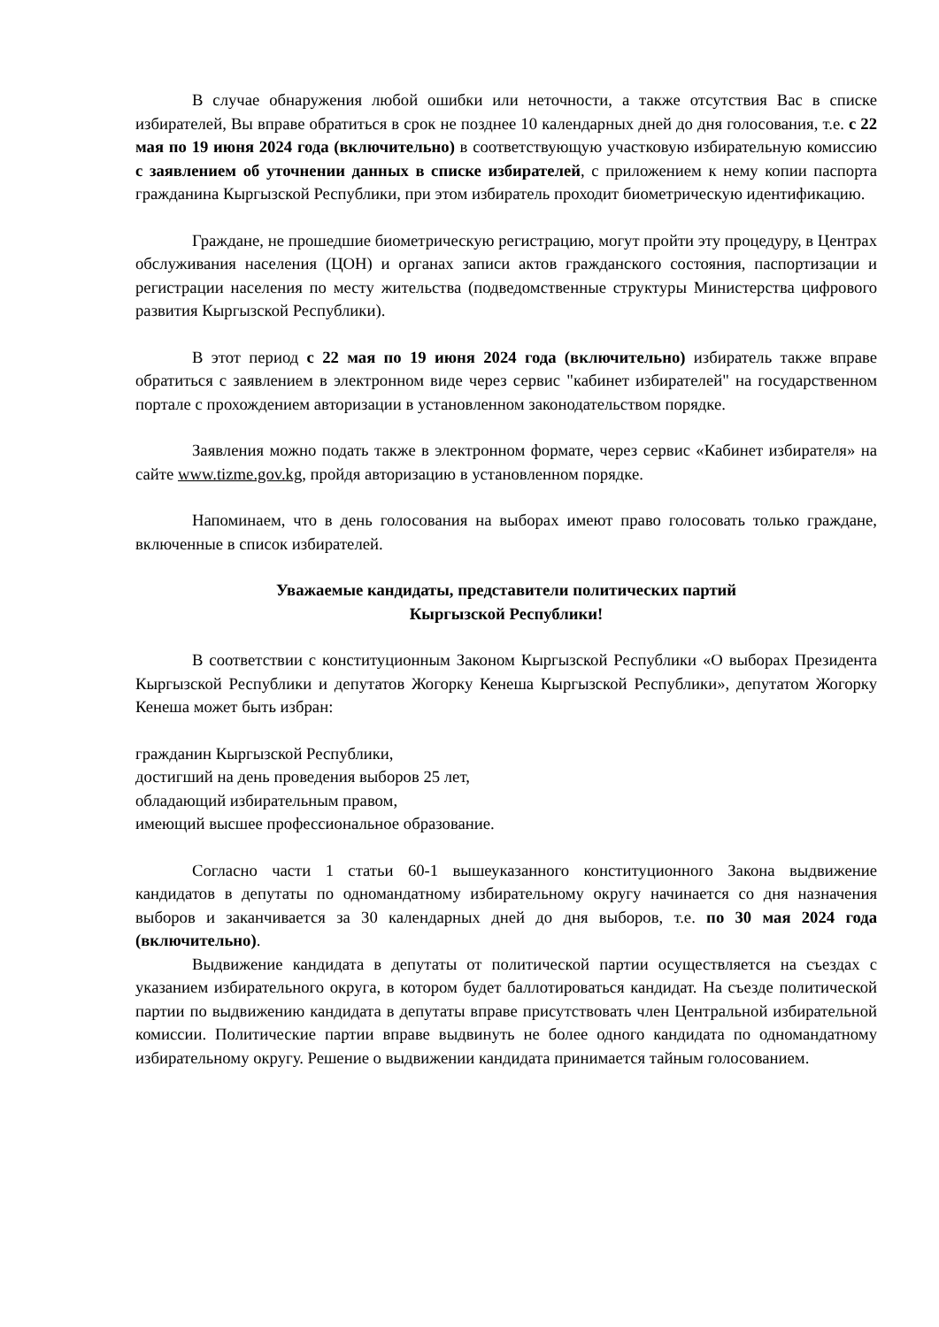В случае обнаружения любой ошибки или неточности, а также отсутствия Вас в списке избирателей, Вы вправе обратиться в срок не позднее 10 календарных дней до дня голосования, т.е. с 22 мая по 19 июня 2024 года (включительно) в соответствующую участковую избирательную комиссию с заявлением об уточнении данных в списке избирателей, с приложением к нему копии паспорта гражданина Кыргызской Республики, при этом избиратель проходит биометрическую идентификацию.
Граждане, не прошедшие биометрическую регистрацию, могут пройти эту процедуру, в Центрах обслуживания населения (ЦОН) и органах записи актов гражданского состояния, паспортизации и регистрации населения по месту жительства (подведомственные структуры Министерства цифрового развития Кыргызской Республики).
В этот период с 22 мая по 19 июня 2024 года (включительно) избиратель также вправе обратиться с заявлением в электронном виде через сервис "кабинет избирателей" на государственном портале с прохождением авторизации в установленном законодательством порядке.
Заявления можно подать также в электронном формате, через сервис «Кабинет избирателя» на сайте www.tizme.gov.kg, пройдя авторизацию в установленном порядке.
Напоминаем, что в день голосования на выборах имеют право голосовать только граждане, включенные в список избирателей.
Уважаемые кандидаты, представители политических партий
Кыргызской Республики!
В соответствии с конституционным Законом Кыргызской Республики «О выборах Президента Кыргызской Республики и депутатов Жогорку Кенеша Кыргызской Республики», депутатом Жогорку Кенеша может быть избран:
гражданин Кыргызской Республики,
достигший на день проведения выборов 25 лет,
обладающий избирательным правом,
имеющий высшее профессиональное образование.
Согласно части 1 статьи 60-1 вышеуказанного конституционного Закона выдвижение кандидатов в депутаты по одномандатному избирательному округу начинается со дня назначения выборов и заканчивается за 30 календарных дней до дня выборов, т.е. по 30 мая 2024 года (включительно).
Выдвижение кандидата в депутаты от политической партии осуществляется на съездах с указанием избирательного округа, в котором будет баллотироваться кандидат. На съезде политической партии по выдвижению кандидата в депутаты вправе присутствовать член Центральной избирательной комиссии. Политические партии вправе выдвинуть не более одного кандидата по одномандатному избирательному округу. Решение о выдвижении кандидата принимается тайным голосованием.